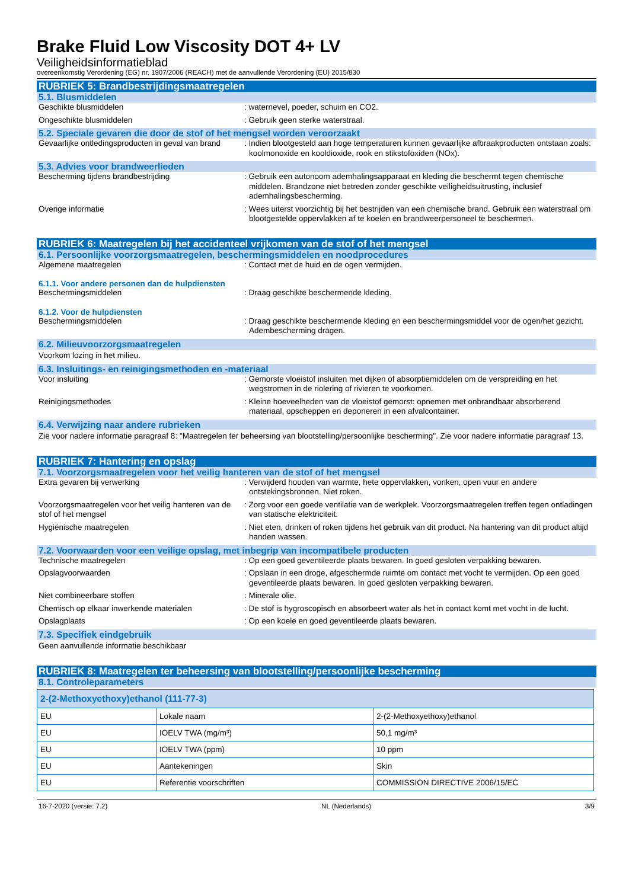Brake Fluid Low Viscosity DOT 4+ LV
Veiligheidsinformatieblad
overeenkomstig Verordening (EG) nr. 1907/2006 (REACH) met de aanvullende Verordening (EU) 2015/830
RUBRIEK 5: Brandbestrijdingsmaatregelen
5.1. Blusmiddelen
Geschikte blusmiddelen : waternevel, poeder, schuim en CO2.
Ongeschikte blusmiddelen : Gebruik geen sterke waterstraal.
5.2. Speciale gevaren die door de stof of het mengsel worden veroorzaakt
Gevaarlijke ontledingsproducten in geval van brand
: Indien blootgesteld aan hoge temperaturen kunnen gevaarlijke afbraakproducten ontstaan zoals: koolmonoxide en kooldioxide, rook en stikstofoxiden (NOx).
5.3. Advies voor brandweerlieden
Bescherming tijdens brandbestrijding : Gebruik een autonoom ademhalingsapparaat en kleding die beschermt tegen chemische middelen. Brandzone niet betreden zonder geschikte veiligheidsuitrusting, inclusief ademhalingsbescherming.
Overige informatie : Wees uiterst voorzichtig bij het bestrijden van een chemische brand. Gebruik een waterstraal om blootgestelde oppervlakken af te koelen en brandweerpersoneel te beschermen.
RUBRIEK 6: Maatregelen bij het accidenteel vrijkomen van de stof of het mengsel
6.1. Persoonlijke voorzorgsmaatregelen, beschermingsmiddelen en noodprocedures
Algemene maatregelen : Contact met de huid en de ogen vermijden.
6.1.1. Voor andere personen dan de hulpdiensten
Beschermingsmiddelen : Draag geschikte beschermende kleding.
6.1.2. Voor de hulpdiensten
Beschermingsmiddelen : Draag geschikte beschermende kleding en een beschermingsmiddel voor de ogen/het gezicht. Adembescherming dragen.
6.2. Milieuvoorzorgsmaatregelen
Voorkom lozing in het milieu.
6.3. Insluitings- en reinigingsmethoden en -materiaal
Voor insluiting : Gemorste vloeistof insluiten met dijken of absorptiemiddelen om de verspreiding en het wegstromen in de riolering of rivieren te voorkomen.
Reinigingsmethodes : Kleine hoeveelheden van de vloeistof gemorst: opnemen met onbrandbaar absorberend materiaal, opscheppen en deponeren in een afvalcontainer.
6.4. Verwijzing naar andere rubrieken
Zie voor nadere informatie paragraaf 8: "Maatregelen ter beheersing van blootstelling/persoonlijke bescherming". Zie voor nadere informatie paragraaf 13.
RUBRIEK 7: Hantering en opslag
7.1. Voorzorgsmaatregelen voor het veilig hanteren van de stof of het mengsel
Extra gevaren bij verwerking : Verwijderd houden van warmte, hete oppervlakken, vonken, open vuur en andere ontstekingsbronnen. Niet roken.
Voorzorgsmaatregelen voor het veilig hanteren van de stof of het mengsel
: Zorg voor een goede ventilatie van de werkplek. Voorzorgsmaatregelen treffen tegen ontladingen van statische elektriciteit.
Hygiënische maatregelen : Niet eten, drinken of roken tijdens het gebruik van dit product. Na hantering van dit product altijd handen wassen.
7.2. Voorwaarden voor een veilige opslag, met inbegrip van incompatibele producten
Technische maatregelen : Op een goed geventileerde plaats bewaren. In goed gesloten verpakking bewaren.
Opslagvoorwaarden : Opslaan in een droge, afgeschermde ruimte om contact met vocht te vermijden. Op een goed geventileerde plaats bewaren. In goed gesloten verpakking bewaren.
Niet combineerbare stoffen : Minerale olie.
Chemisch op elkaar inwerkende materialen : De stof is hygroscopisch en absorbeert water als het in contact komt met vocht in de lucht.
Opslagplaats : Op een koele en goed geventileerde plaats bewaren.
7.3. Specifiek eindgebruik
Geen aanvullende informatie beschikbaar
RUBRIEK 8: Maatregelen ter beheersing van blootstelling/persoonlijke bescherming
8.1. Controleparameters
| 2-(2-Methoxyethoxy)ethanol (111-77-3) | | |
| --- | --- | --- |
| EU | Lokale naam | 2-(2-Methoxyethoxy)ethanol |
| EU | IOELV TWA (mg/m³) | 50,1 mg/m³ |
| EU | IOELV TWA (ppm) | 10 ppm |
| EU | Aantekeningen | Skin |
| EU | Referentie voorschriften | COMMISSION DIRECTIVE 2006/15/EC |
16-7-2020 (versie: 7.2) NL (Nederlands) 3/9